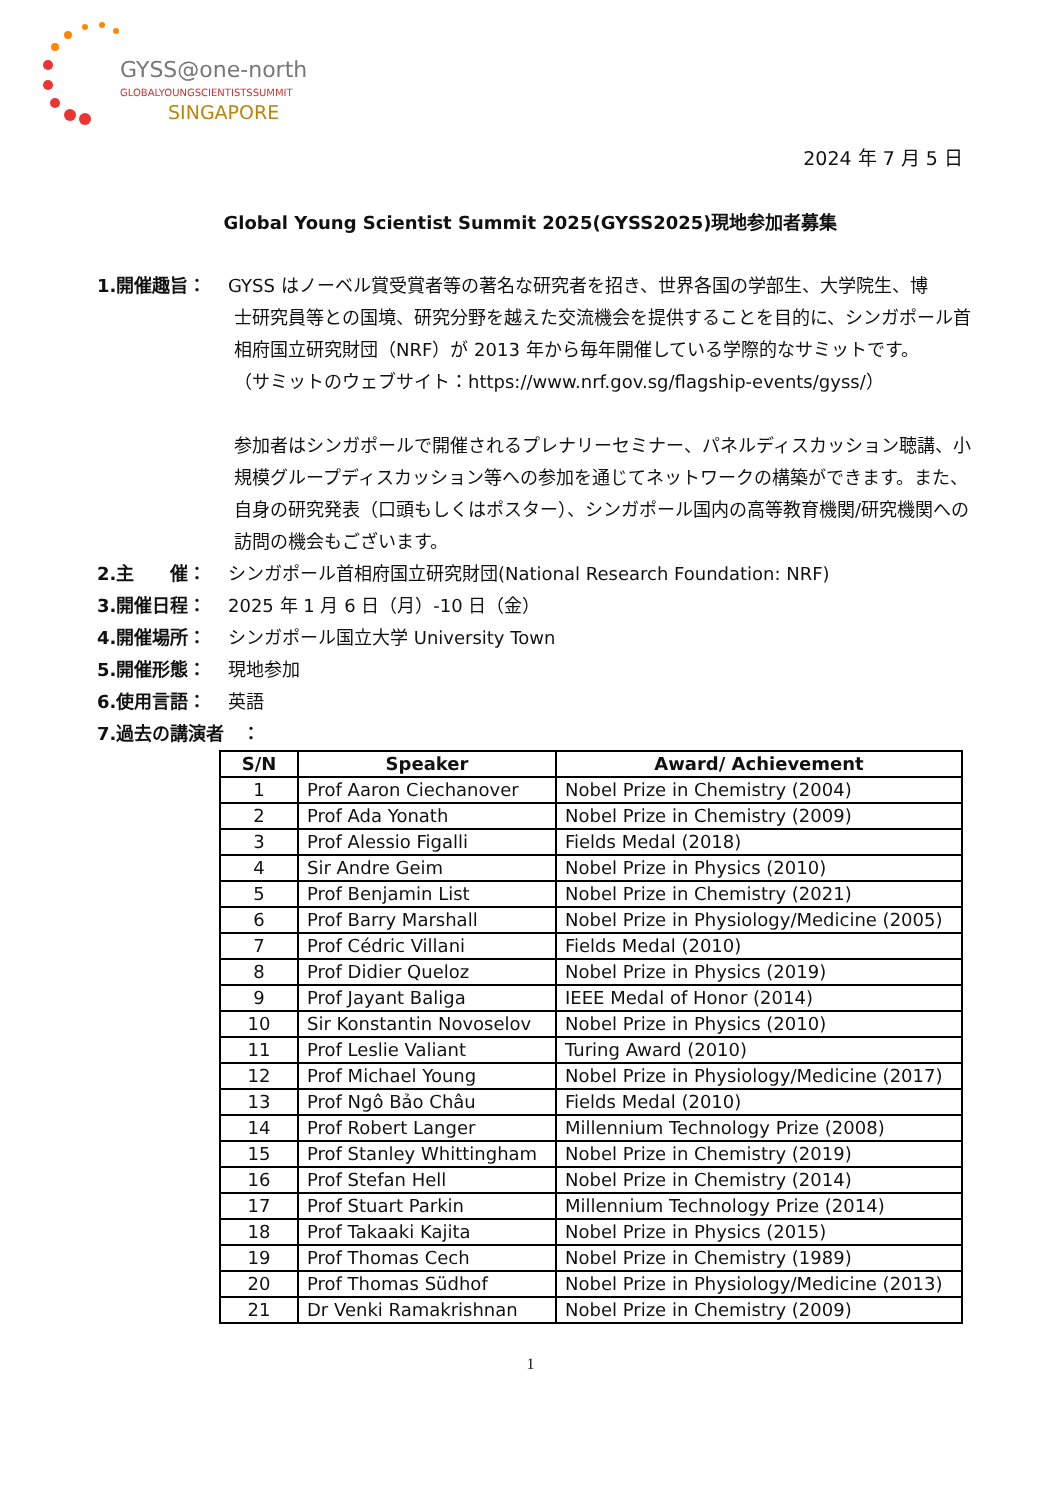GYSS@one-north
GLOBALYOUNGSCIENTISTSSUMMIT
SINGAPORE
2024 年 7 月 5 日
Global Young Scientist Summit 2025(GYSS2025)現地参加者募集
1.開催趣旨： GYSS はノーベル賞受賞者等の著名な研究者を招き、世界各国の学部生、大学院生、博
士研究員等との国境、研究分野を越えた交流機会を提供することを目的に、シンガポール首相府国立研究財団（NRF）が 2013 年から毎年開催している学際的なサミットです。
（サミットのウェブサイト：https://www.nrf.gov.sg/flagship-events/gyss/）
参加者はシンガポールで開催されるプレナリーセミナー、パネルディスカッション聴講、小規模グループディスカッション等への参加を通じてネットワークの構築ができます。また、自身の研究発表（口頭もしくはポスター）、シンガポール国内の高等教育機関/研究機関への訪問の機会もございます。
2.主　　催： シンガポール首相府国立研究財団(National Research Foundation: NRF)
3.開催日程： 2025 年 1 月 6 日（月）-10 日（金）
4.開催場所： シンガポール国立大学 University Town
5.開催形態： 現地参加
6.使用言語： 英語
7.過去の講演者　：
| S/N | Speaker | Award/ Achievement |
| --- | --- | --- |
| 1 | Prof Aaron Ciechanover | Nobel Prize in Chemistry (2004) |
| 2 | Prof Ada Yonath | Nobel Prize in Chemistry (2009) |
| 3 | Prof Alessio Figalli | Fields Medal (2018) |
| 4 | Sir Andre Geim | Nobel Prize in Physics (2010) |
| 5 | Prof Benjamin List | Nobel Prize in Chemistry (2021) |
| 6 | Prof Barry Marshall | Nobel Prize in Physiology/Medicine (2005) |
| 7 | Prof Cédric Villani | Fields Medal (2010) |
| 8 | Prof Didier Queloz | Nobel Prize in Physics (2019) |
| 9 | Prof Jayant Baliga | IEEE Medal of Honor (2014) |
| 10 | Sir Konstantin Novoselov | Nobel Prize in Physics (2010) |
| 11 | Prof Leslie Valiant | Turing Award (2010) |
| 12 | Prof Michael Young | Nobel Prize in Physiology/Medicine (2017) |
| 13 | Prof Ngô Bảo Châu | Fields Medal (2010) |
| 14 | Prof Robert Langer | Millennium Technology Prize (2008) |
| 15 | Prof Stanley Whittingham | Nobel Prize in Chemistry (2019) |
| 16 | Prof Stefan Hell | Nobel Prize in Chemistry (2014) |
| 17 | Prof Stuart Parkin | Millennium Technology Prize (2014) |
| 18 | Prof Takaaki Kajita | Nobel Prize in Physics (2015) |
| 19 | Prof Thomas Cech | Nobel Prize in Chemistry (1989) |
| 20 | Prof Thomas Südhof | Nobel Prize in Physiology/Medicine (2013) |
| 21 | Dr Venki Ramakrishnan | Nobel Prize in Chemistry (2009) |
1